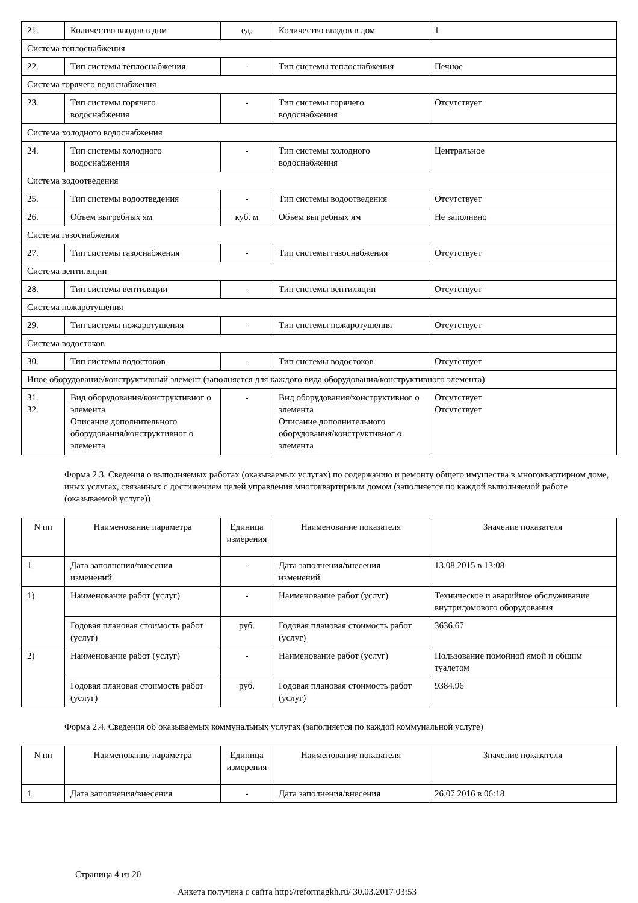| 21. | Количество вводов в дом | ед. | Количество вводов в дом | 1 |
| Система теплоснабжения | | | | |
| 22. | Тип системы теплоснабжения | - | Тип системы теплоснабжения | Печное |
| Система горячего водоснабжения | | | | |
| 23. | Тип системы горячего водоснабжения | - | Тип системы горячего водоснабжения | Отсутствует |
| Система холодного водоснабжения | | | | |
| 24. | Тип системы холодного водоснабжения | - | Тип системы холодного водоснабжения | Центральное |
| Система водоотведения | | | | |
| 25. | Тип системы водоотведения | - | Тип системы водоотведения | Отсутствует |
| 26. | Объем выгребных ям | куб. м | Объем выгребных ям | Не заполнено |
| Система газоснабжения | | | | |
| 27. | Тип системы газоснабжения | - | Тип системы газоснабжения | Отсутствует |
| Система вентиляции | | | | |
| 28. | Тип системы вентиляции | - | Тип системы вентиляции | Отсутствует |
| Система пожаротушения | | | | |
| 29. | Тип системы пожаротушения | - | Тип системы пожаротушения | Отсутствует |
| Система водостоков | | | | |
| 30. | Тип системы водостоков | - | Тип системы водостоков | Отсутствует |
| Иное оборудование/конструктивный элемент (заполняется для каждого вида оборудования/конструктивного элемента) | | | | |
| 31. 32. | Вид оборудования/конструктивног о элемента Описание дополнительного оборудования/конструктивног о элемента | - | Вид оборудования/конструктивног о элемента Описание дополнительного оборудования/конструктивног о элемента | Отсутствует Отсутствует |
Форма 2.3. Сведения о выполняемых работах (оказываемых услугах) по содержанию и ремонту общего имущества в многоквартирном доме, иных услугах, связанных с достижением целей управления многоквартирным домом (заполняется по каждой выполняемой работе (оказываемой услуге))
| N пп | Наименование параметра | Единица измерения | Наименование показателя | Значение показателя |
| --- | --- | --- | --- | --- |
| 1. | Дата заполнения/внесения изменений | - | Дата заполнения/внесения изменений | 13.08.2015 в 13:08 |
| 1) | Наименование работ (услуг) | - | Наименование работ (услуг) | Техническое и аварийное обслуживание внутридомового оборудования |
| | Годовая плановая стоимость работ (услуг) | руб. | Годовая плановая стоимость работ (услуг) | 3636.67 |
| 2) | Наименование работ (услуг) | - | Наименование работ (услуг) | Пользование помойной ямой и общим туалетом |
| | Годовая плановая стоимость работ (услуг) | руб. | Годовая плановая стоимость работ (услуг) | 9384.96 |
Форма 2.4. Сведения об оказываемых коммунальных услугах (заполняется по каждой коммунальной услуге)
| N пп | Наименование параметра | Единица измерения | Наименование показателя | Значение показателя |
| --- | --- | --- | --- | --- |
| 1. | Дата заполнения/внесения | - | Дата заполнения/внесения | 26.07.2016 в 06:18 |
Страница 4 из 20
Анкета получена с сайта http://reformagkh.ru/ 30.03.2017 03:53